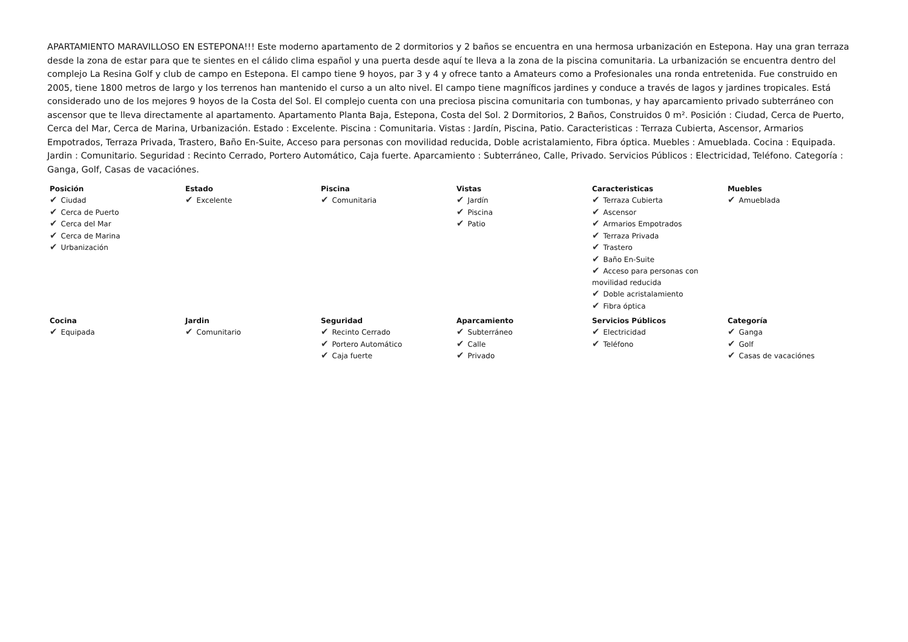APARTAMIENTO MARAVILLOSO EN ESTEPONA!!! Este moderno apartamento de 2 dormitorios y 2 baños se encuentra en una hermosa urbanización en Estepona. Hay una gran terraza desde la zona de estar para que te sientes en el cálido clima español y una puerta desde aquí te lleva a la zona de la piscina comunitaria. La urbanización se encuentra dentro del complejo La Resina Golf y club de campo en Estepona. El campo tiene 9 hoyos, par 3 y 4 y ofrece tanto a Amateurs como a Profesionales una ronda entretenida. Fue construido en 2005, tiene 1800 metros de largo y los terrenos han mantenido el curso a un alto nivel. El campo tiene magníficos jardines y conduce a través de lagos y jardines tropicales. Está considerado uno de los mejores 9 hoyos de la Costa del Sol. El complejo cuenta con una preciosa piscina comunitaria con tumbonas, y hay aparcamiento privado subterráneo con ascensor que te lleva directamente al apartamento. Apartamento Planta Baja, Estepona, Costa del Sol. 2 Dormitorios, 2 Baños, Construidos 0 m². Posición : Ciudad, Cerca de Puerto, Cerca del Mar, Cerca de Marina, Urbanización. Estado : Excelente. Piscina : Comunitaria. Vistas : Jardín, Piscina, Patio. Caracteristicas : Terraza Cubierta, Ascensor, Armarios Empotrados, Terraza Privada, Trastero, Baño En-Suite, Acceso para personas con movilidad reducida, Doble acristalamiento, Fibra óptica. Muebles : Amueblada. Cocina : Equipada. Jardin : Comunitario. Seguridad : Recinto Cerrado, Portero Automático, Caja fuerte. Aparcamiento : Subterráneo, Calle, Privado. Servicios Públicos : Electricidad, Teléfono. Categoría : Ganga, Golf, Casas de vacaciónes.
| Posición ✔ Ciudad ✔ Cerca de Puerto ✔ Cerca del Mar ✔ Cerca de Marina ✔ Urbanización | Estado ✔ Excelente | Piscina ✔ Comunitaria | Vistas ✔ Jardín ✔ Piscina ✔ Patio | Caracteristicas ✔ Terraza Cubierta ✔ Ascensor ✔ Armarios Empotrados ✔ Terraza Privada ✔ Trastero ✔ Baño En-Suite ✔ Acceso para personas con movilidad reducida ✔ Doble acristalamiento ✔ Fibra óptica | Muebles ✔ Amueblada |
| Cocina ✔ Equipada | Jardin ✔ Comunitario | Seguridad ✔ Recinto Cerrado ✔ Portero Automático ✔ Caja fuerte | Aparcamiento ✔ Subterráneo ✔ Calle ✔ Privado | Servicios Públicos ✔ Electricidad ✔ Teléfono | Categoría ✔ Ganga ✔ Golf ✔ Casas de vacaciónes |